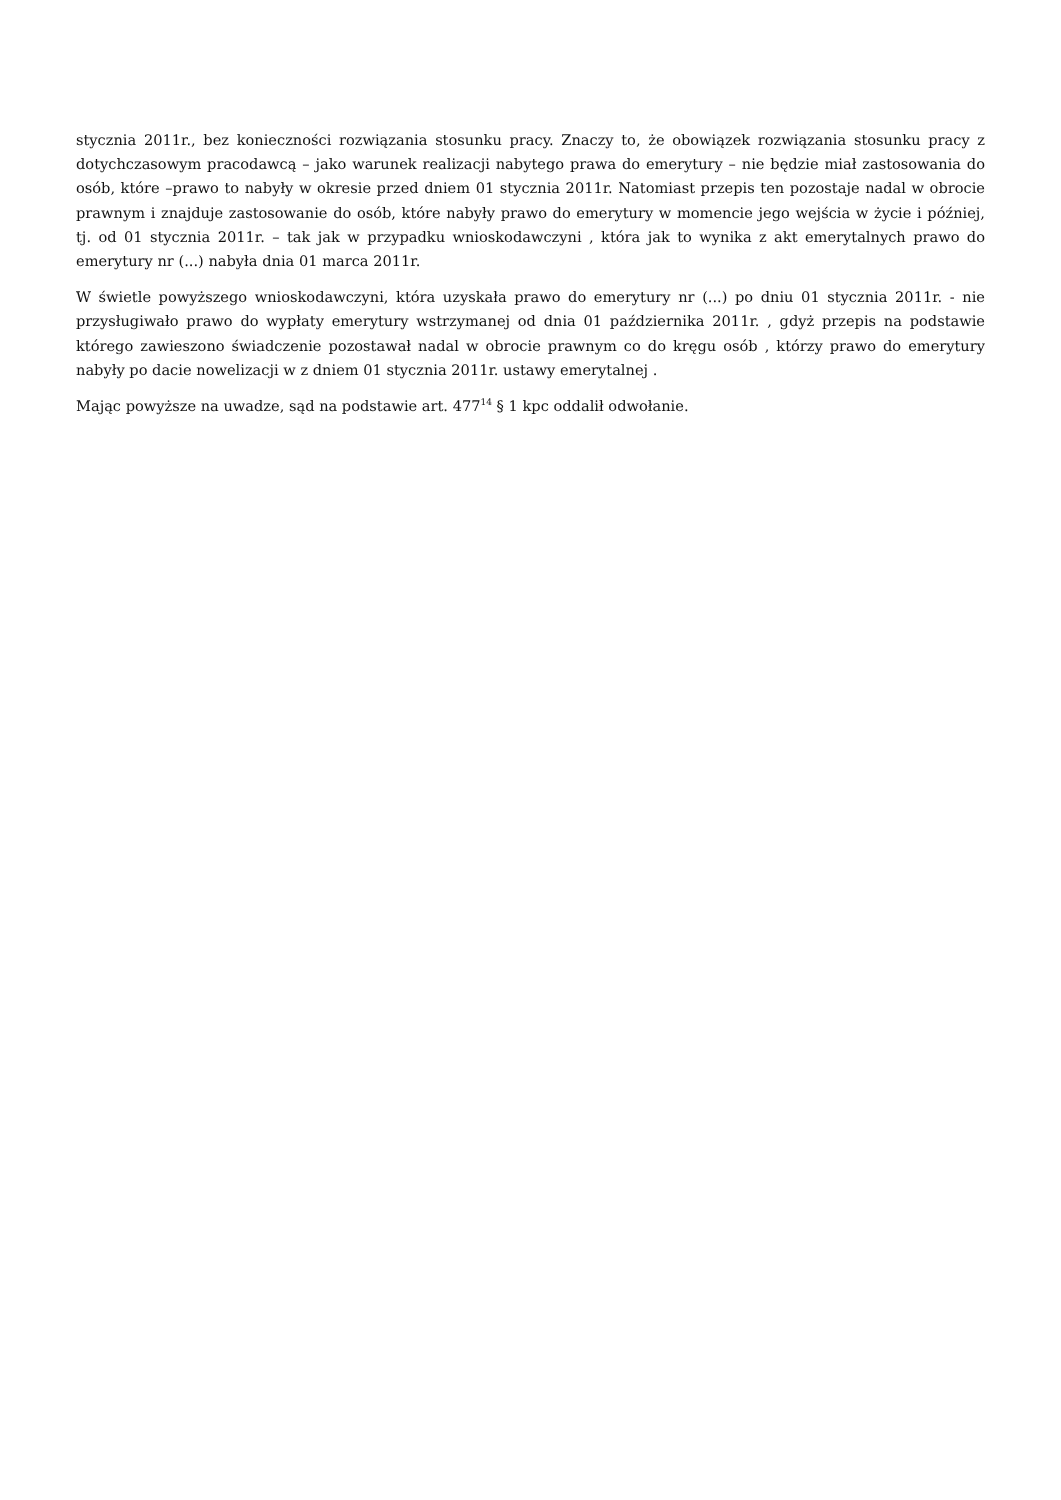stycznia 2011r., bez konieczności rozwiązania stosunku pracy. Znaczy to, że obowiązek rozwiązania stosunku pracy z dotychczasowym pracodawcą – jako warunek realizacji nabytego prawa do emerytury – nie będzie miał zastosowania do osób, które –prawo to nabyły w okresie przed dniem 01 stycznia 2011r. Natomiast przepis ten pozostaje nadal w obrocie prawnym i znajduje zastosowanie do osób, które nabyły prawo do emerytury w momencie jego wejścia w życie i później, tj. od 01 stycznia 2011r. – tak jak w przypadku wnioskodawczyni , która jak to wynika z akt emerytalnych prawo do emerytury nr (...) nabyła dnia 01 marca 2011r.
W świetle powyższego wnioskodawczyni, która uzyskała prawo do emerytury nr (...) po dniu 01 stycznia 2011r. - nie przysługiwało prawo do wypłaty emerytury wstrzymanej od dnia 01 października 2011r. , gdyż przepis na podstawie którego zawieszono świadczenie pozostawał nadal w obrocie prawnym co do kręgu osób , którzy prawo do emerytury nabyły po dacie nowelizacji w z dniem 01 stycznia 2011r. ustawy emerytalnej .
Mając powyższe na uwadze, sąd na podstawie art. 477<sup>14</sup> § 1 kpc oddalił odwołanie.